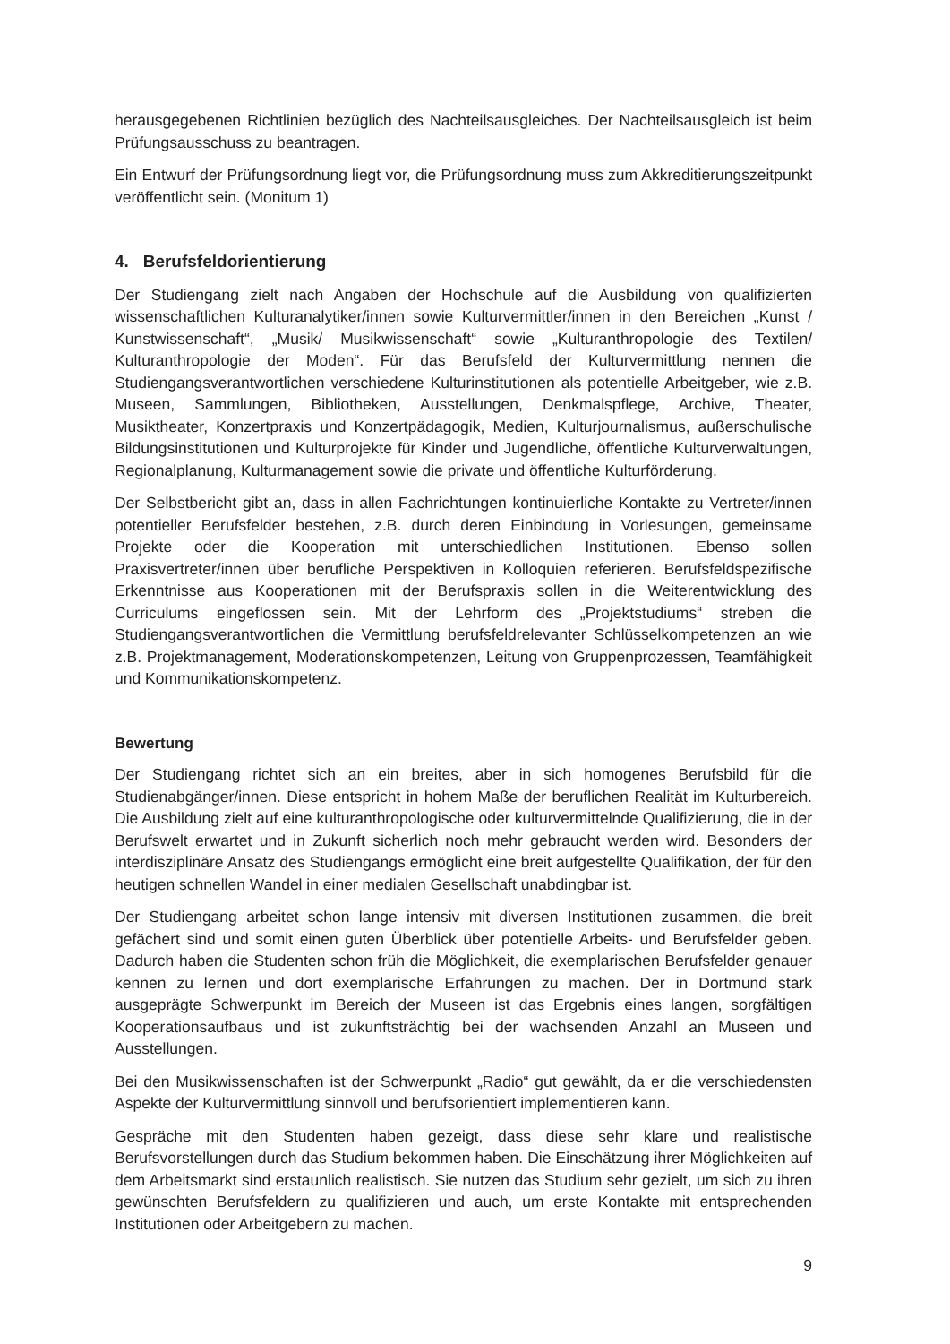herausgegebenen Richtlinien bezüglich des Nachteilsausgleiches. Der Nachteilsausgleich ist beim Prüfungsausschuss zu beantragen.
Ein Entwurf der Prüfungsordnung liegt vor, die Prüfungsordnung muss zum Akkreditierungszeitpunkt veröffentlicht sein. (Monitum 1)
4. Berufsfeldorientierung
Der Studiengang zielt nach Angaben der Hochschule auf die Ausbildung von qualifizierten wissenschaftlichen Kulturanalytiker/innen sowie Kulturvermittler/innen in den Bereichen „Kunst / Kunstwissenschaft“, „Musik/ Musikwissenschaft“ sowie „Kulturanthropologie des Textilen/ Kulturanthropologie der Moden“. Für das Berufsfeld der Kulturvermittlung nennen die Studiengangsverantwortlichen verschiedene Kulturinstitutionen als potentielle Arbeitgeber, wie z.B. Museen, Sammlungen, Bibliotheken, Ausstellungen, Denkmalspflege, Archive, Theater, Musiktheater, Konzertpraxis und Konzertpädagogik, Medien, Kulturjournalismus, außerschulische Bildungsinstitutionen und Kulturprojekte für Kinder und Jugendliche, öffentliche Kulturverwaltungen, Regionalplanung, Kulturmanagement sowie die private und öffentliche Kulturförderung.
Der Selbstbericht gibt an, dass in allen Fachrichtungen kontinuierliche Kontakte zu Vertreter/innen potentieller Berufsfelder bestehen, z.B. durch deren Einbindung in Vorlesungen, gemeinsame Projekte oder die Kooperation mit unterschiedlichen Institutionen. Ebenso sollen Praxisvertreter/innen über berufliche Perspektiven in Kolloquien referieren. Berufsfeldspezifische Erkenntnisse aus Kooperationen mit der Berufspraxis sollen in die Weiterentwicklung des Curriculums eingeflossen sein. Mit der Lehrform des „Projektstudiums“ streben die Studiengangsverantwortlichen die Vermittlung berufsfeldrelevanter Schlüsselkompetenzen an wie z.B. Projektmanagement, Moderationskompetenzen, Leitung von Gruppenprozessen, Teamfähigkeit und Kommunikationskompetenz.
Bewertung
Der Studiengang richtet sich an ein breites, aber in sich homogenes Berufsbild für die Studienabgänger/innen. Diese entspricht in hohem Maße der beruflichen Realität im Kulturbereich. Die Ausbildung zielt auf eine kulturanthropologische oder kulturvermittelnde Qualifizierung, die in der Berufswelt erwartet und in Zukunft sicherlich noch mehr gebraucht werden wird. Besonders der interdisziplinäre Ansatz des Studiengangs ermöglicht eine breit aufgestellte Qualifikation, der für den heutigen schnellen Wandel in einer medialen Gesellschaft unabdingbar ist.
Der Studiengang arbeitet schon lange intensiv mit diversen Institutionen zusammen, die breit gefächert sind und somit einen guten Überblick über potentielle Arbeits- und Berufsfelder geben. Dadurch haben die Studenten schon früh die Möglichkeit, die exemplarischen Berufsfelder genauer kennen zu lernen und dort exemplarische Erfahrungen zu machen. Der in Dortmund stark ausgeprägte Schwerpunkt im Bereich der Museen ist das Ergebnis eines langen, sorgfältigen Kooperationsaufbaus und ist zukunftsträchtig bei der wachsenden Anzahl an Museen und Ausstellungen.
Bei den Musikwissenschaften ist der Schwerpunkt „Radio“ gut gewählt, da er die verschiedensten Aspekte der Kulturvermittlung sinnvoll und berufsorientiert implementieren kann.
Gespräche mit den Studenten haben gezeigt, dass diese sehr klare und realistische Berufsvorstellungen durch das Studium bekommen haben. Die Einschätzung ihrer Möglichkeiten auf dem Arbeitsmarkt sind erstaunlich realistisch. Sie nutzen das Studium sehr gezielt, um sich zu ihren gewünschten Berufsfeldern zu qualifizieren und auch, um erste Kontakte mit entsprechenden Institutionen oder Arbeitgebern zu machen.
9